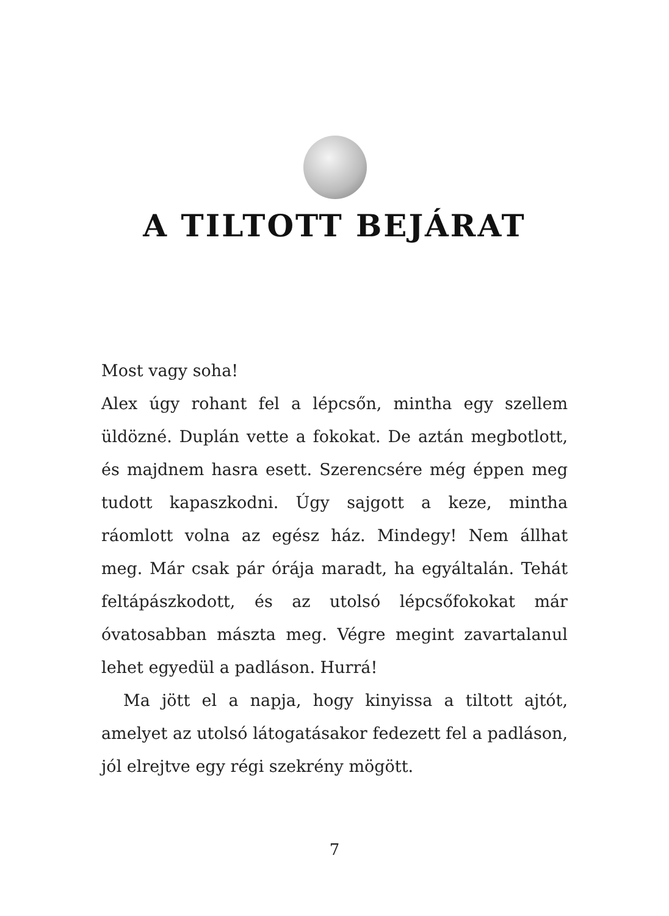A TILTOTT BEJÁRAT
Most vagy soha!
Alex úgy rohant fel a lépcsőn, mintha egy szellem üldözné. Duplán vette a fokokat. De aztán megbotlott, és majdnem hasra esett. Szerencsére még éppen meg tudott kapaszkodni. Úgy sajgott a keze, mintha ráomlott volna az egész ház. Mindegy! Nem állhat meg. Már csak pár órája maradt, ha egyáltalán. Tehát feltápászkodott, és az utolsó lépcsőfokokat már óvatosabban mászta meg. Végre megint zavartalanul lehet egyedül a padláson. Hurrá!
Ma jött el a napja, hogy kinyissa a tiltott ajtót, amelyet az utolsó látogatásakor fedezett fel a padláson, jól elrejtve egy régi szekrény mögött.
7